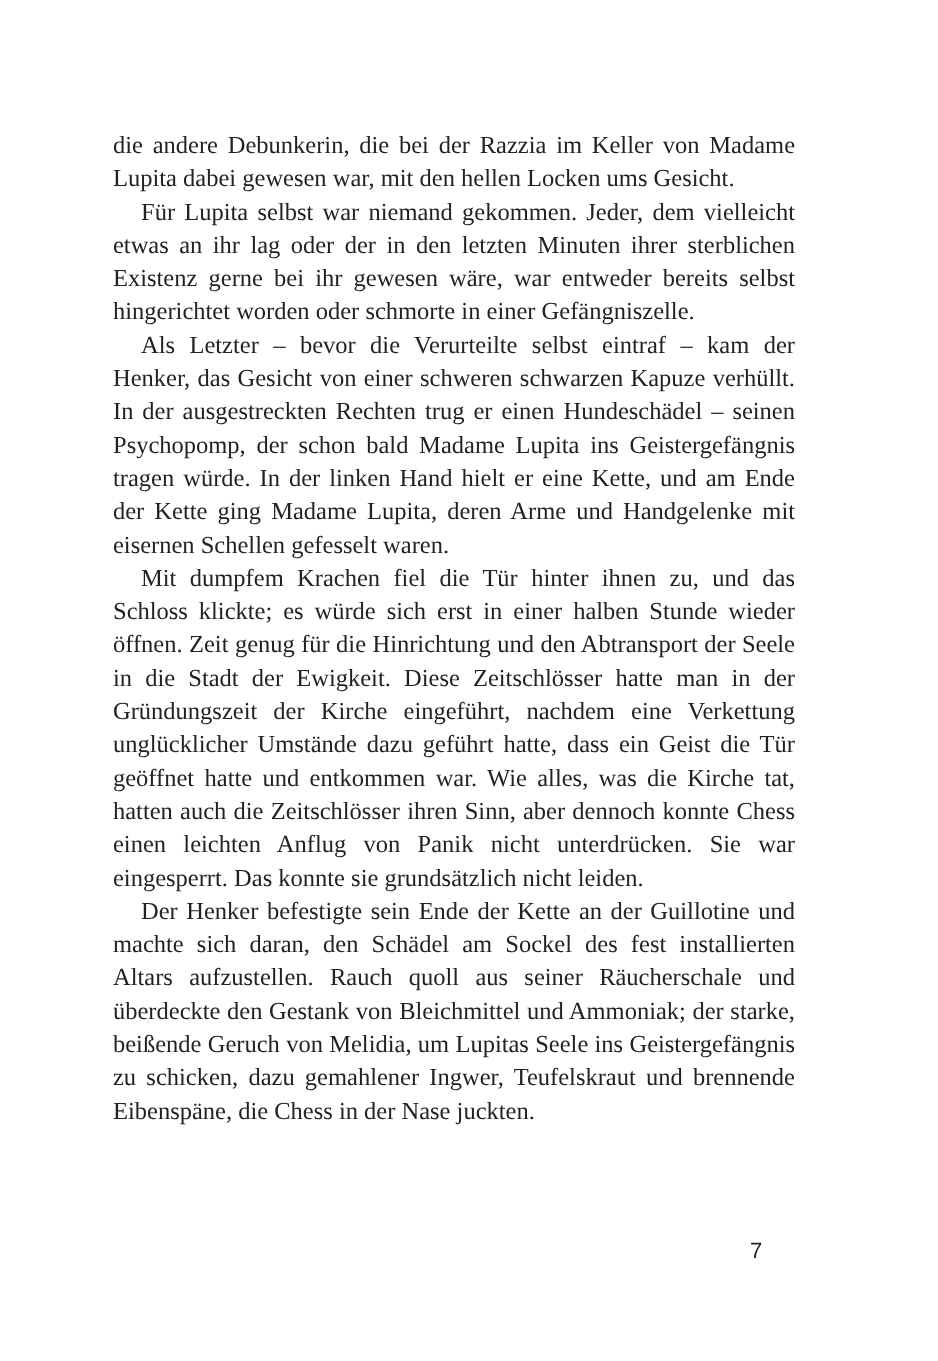die andere Debunkerin, die bei der Razzia im Keller von Madame Lupita dabei gewesen war, mit den hellen Locken ums Gesicht.
Für Lupita selbst war niemand gekommen. Jeder, dem vielleicht etwas an ihr lag oder der in den letzten Minuten ihrer sterblichen Existenz gerne bei ihr gewesen wäre, war entweder bereits selbst hingerichtet worden oder schmorte in einer Gefängniszelle.
Als Letzter – bevor die Verurteilte selbst eintraf – kam der Henker, das Gesicht von einer schweren schwarzen Kapuze verhüllt. In der ausgestreckten Rechten trug er einen Hundeschädel – seinen Psychopomp, der schon bald Madame Lupita ins Geistergefängnis tragen würde. In der linken Hand hielt er eine Kette, und am Ende der Kette ging Madame Lupita, deren Arme und Handgelenke mit eisernen Schellen gefesselt waren.
Mit dumpfem Krachen fiel die Tür hinter ihnen zu, und das Schloss klickte; es würde sich erst in einer halben Stunde wieder öffnen. Zeit genug für die Hinrichtung und den Abtransport der Seele in die Stadt der Ewigkeit. Diese Zeitschlösser hatte man in der Gründungszeit der Kirche eingeführt, nachdem eine Verkettung unglücklicher Umstände dazu geführt hatte, dass ein Geist die Tür geöffnet hatte und entkommen war. Wie alles, was die Kirche tat, hatten auch die Zeitschlösser ihren Sinn, aber dennoch konnte Chess einen leichten Anflug von Panik nicht unterdrücken. Sie war eingesperrt. Das konnte sie grundsätzlich nicht leiden.
Der Henker befestigte sein Ende der Kette an der Guillotine und machte sich daran, den Schädel am Sockel des fest installierten Altars aufzustellen. Rauch quoll aus seiner Räucherschale und überdeckte den Gestank von Bleichmittel und Ammoniak; der starke, beißende Geruch von Melidia, um Lupitas Seele ins Geistergefängnis zu schicken, dazu gemahlener Ingwer, Teufelskraut und brennende Eibenspäne, die Chess in der Nase juckten.
7